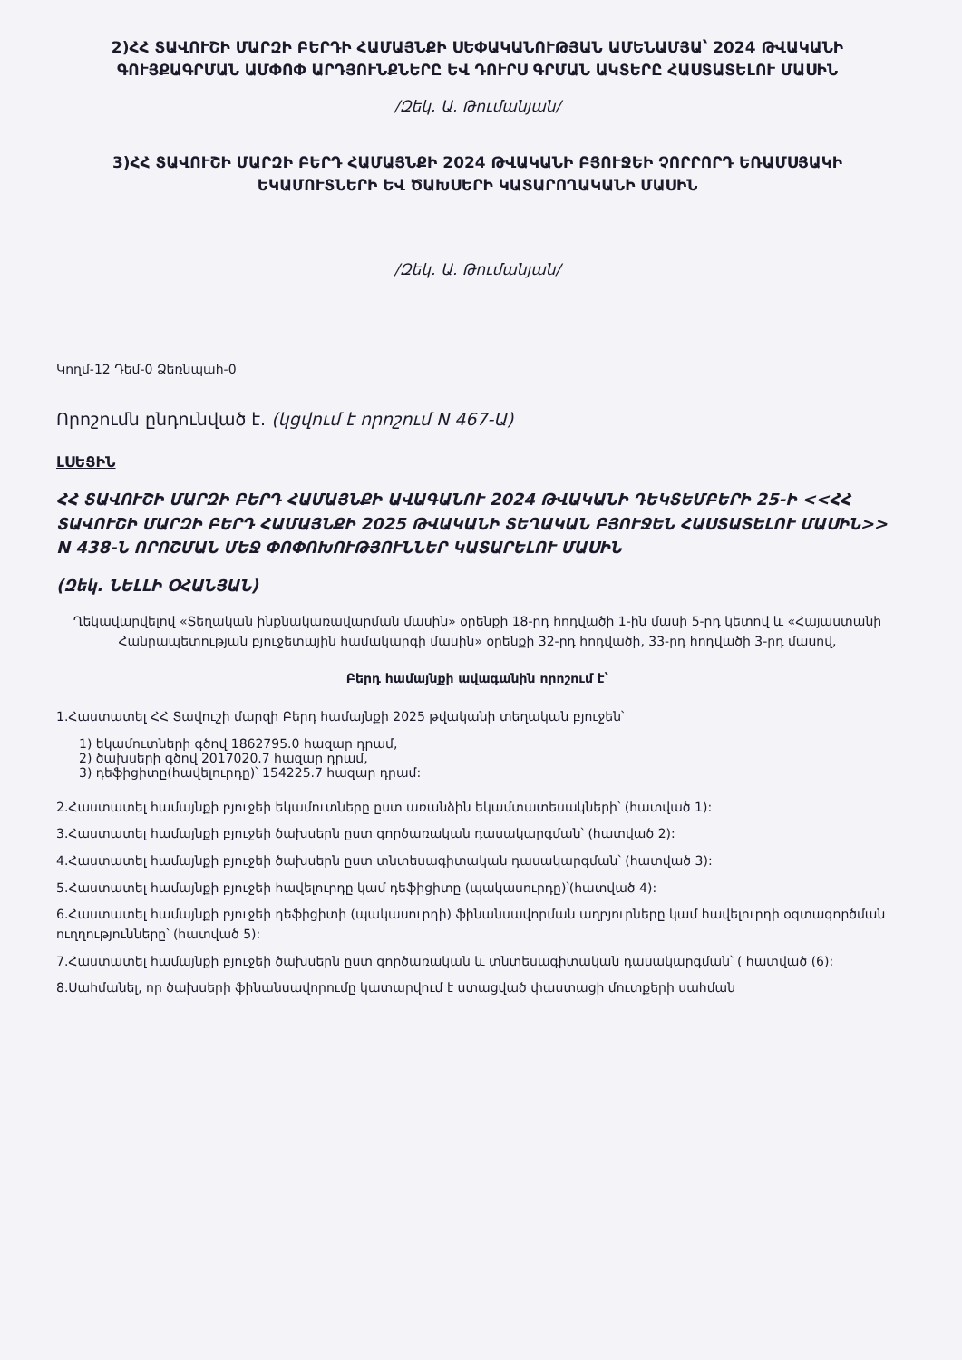2)ՀՀ ՏԱՎՈՒՇԻ ՄԱՐԶԻ ԲԵՐԴԻ ՀԱՄԱՅՆՔԻ ՍԵՓԱԿԱՆՈՒԹՅԱՆ ԱՄԵՆԱՄՅԱ՝ 2024 ԹՎԱԿԱՆԻ ԳՈՒՅՔԱԳՐՄԱՆ ԱՄՓՈՓ ԱՐԴՅՈՒՆՔՆԵՐԸ ԵՎ ԴՈՒՐՍ ԳՐՄԱՆ ԱԿՏԵՐԸ ՀԱՍՏԱՏԵԼՈՒ ՄԱՍԻՆ
/Զեկ. Ա. Թումանյան/
3)ՀՀ ՏԱՎՈՒՇԻ ՄԱՐԶԻ ԲԵՐԴ ՀԱՄԱՅՆՔԻ 2024 ԹՎԱԿԱՆԻ ԲՅՈՒՋԵԻ ՉՈՐՐՈՐԴ ԵՌԱՄՍՅԱԿԻ ԵԿԱՄՈՒՏՆԵՐԻ ԵՎ ԾԱԽՍԵՐԻ ԿԱՏԱՐՈՂԱԿԱՆԻ ՄԱՍԻՆ
/Զեկ. Ա. Թումանյան/
Կողմ-12 Դեմ-0 Ձեռնպահ-0
Որոշումն ընդունված է. (կցվում է որոշում N 467-Ա)
ԼՍԵՑԻՆ
ՀՀ ՏԱՎՈՒՇԻ ՄԱՐԶԻ ԲԵՐԴ ՀԱՄԱՅՆՔԻ ԱՎԱԳԱՆՈՒ 2024 ԹՎԱԿԱՆԻ ԴԵԿՏԵՄԲԵՐԻ 25-Ի <<ՀՀ ՏԱՎՈՒՇԻ ՄԱՐԶԻ ԲԵՐԴ ՀԱՄԱՅՆՔԻ 2025 ԹՎԱԿԱՆԻ ՏԵՂԱԿԱՆ ԲՅՈՒՋԵՆ ՀԱՍՏԱՏԵԼՈՒ ՄԱՍԻՆ>> N 438-Ն ՈՐՈՇՄԱՆ ՄԵՋ ՓՈՓՈԽՈՒԹՅՈՒՆՆԵՐ ԿԱՏԱՐԵԼՈՒ ՄԱՍԻՆ
(Զեկ. ՆԵԼԼԻ ՕՀԱՆՅԱՆ)
Ղեկավարվելով «Տեղական ինքնակառավարման մասին» օրենքի 18-րդ հոդվածի 1-ին մասի 5-րդ կետով և «Հայաստանի Հանրապետության բյուջետային համակարգի մասին» օրենքի 32-րդ հոդվածի, 33-րդ հոդվածի 3-րդ մասով,
Բերդ համայնքի ավագանին որոշում է՝
1.Հաստատել ՀՀ Տավուշի մարզի Բերդ համայնքի 2025 թվականի տեղական բյուջեն՝
1) եկամուտների գծով 1862795.0 հազար դրամ,
2) ծախսերի գծով 2017020.7 հազար դրամ,
3) դեֆիցիտը(հավելուրդը)՝ 154225.7 հազար դրամ:
2.Հաստատել համայնքի բյուջեի եկամուտները ըստ առանձին եկամտատեսակների՝ (հատված 1):
3.Հաստատել համայնքի բյուջեի ծախսերն ըստ գործառական դասակարգման՝ (հատված 2):
4.Հաստատել համայնքի բյուջեի ծախսերն ըստ տնտեսագիտական դասակարգման՝ (հատված 3):
5.Հաստատել համայնքի բյուջեի հավելուրդը կամ դեֆիցիտը (պակասուրդը)՝(հատված 4):
6.Հաստատել համայնքի բյուջեի դեֆիցիտի (պակասուրդի) ֆինանսավորման աղբյուրները կամ հավելուրդի օգտագործման ուղղությունները՝ (հատված 5):
7.Հաստատել համայնքի բյուջեի ծախսերն ըստ գործառական և տնտեսագիտական դասակարգման՝ ( հատված (6):
8.Սահմանել, որ ծախսերի ֆինանսավորումը կատարվում է ստացված փաստացի մուտքերի սահման